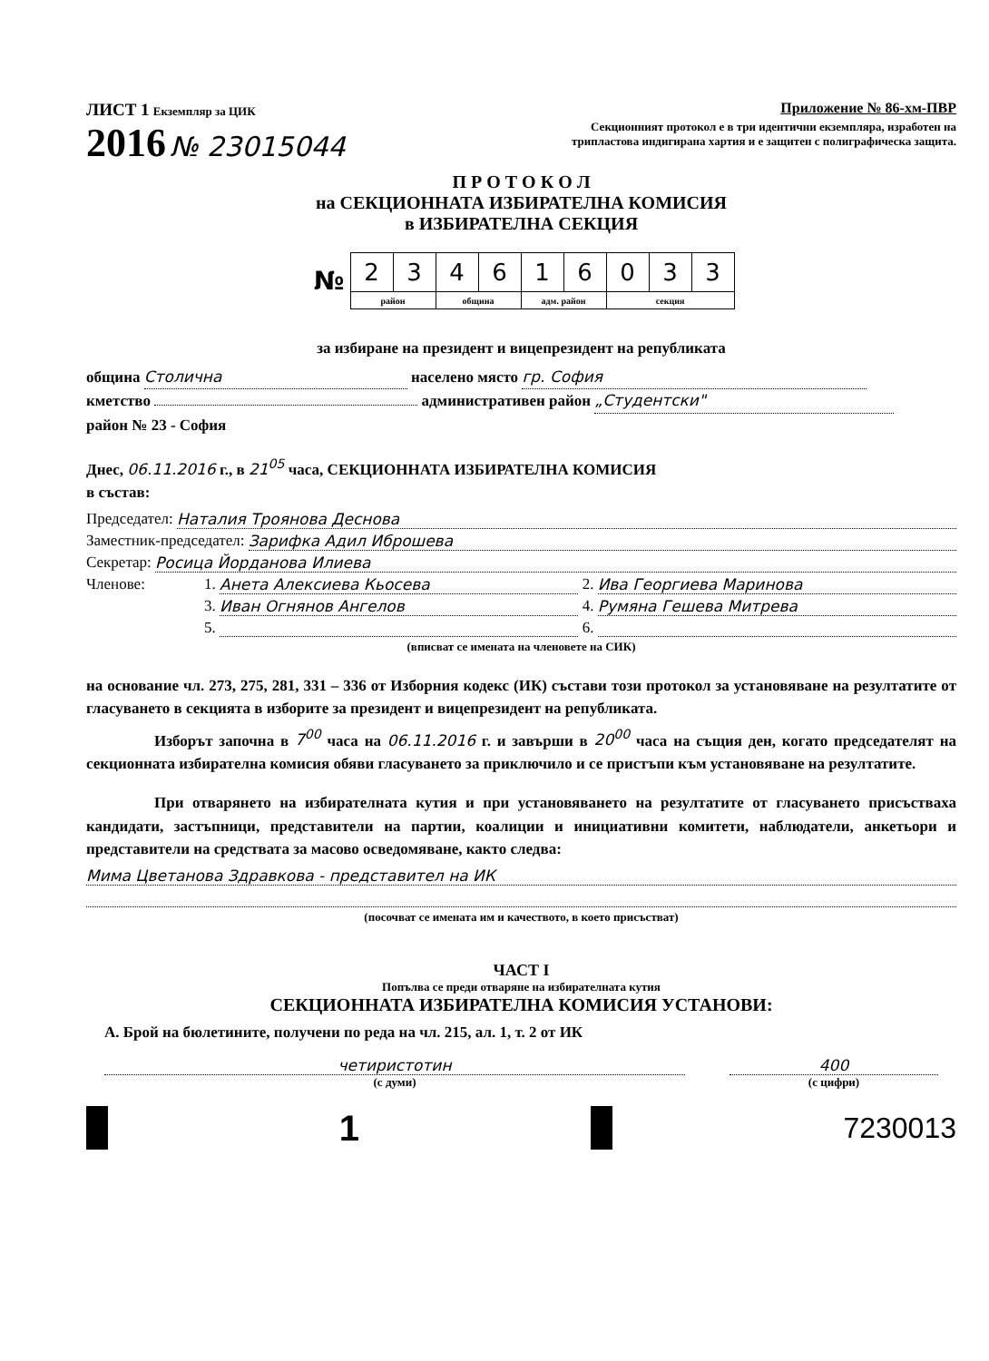ЛИСТ 1 Екземпляр за ЦИК
Приложение № 86-хм-ПВР
2016 № 23015044
Секционният протокол е в три идентични екземпляра, изработен на трипластова индигирана хартия и е защитен с полиграфическа защита.
П Р О Т О К О Л
на СЕКЦИОННАТА ИЗБИРАТЕЛНА КОМИСИЯ
в ИЗБИРАТЕЛНА СЕКЦИЯ
| № | 2 | 3 | 4 | 6 | 1 | 6 | 0 | 3 | 3 |
| | район | | община | | адм. район | | секция | | |
за избиране на президент и вицепрезидент на републиката
община Столична населено място гр. София
кметство административен район „Студентски"
район № 23 - София
Днес, 06.11.2016 г., в 21<sup>05</sup> часа, СЕКЦИОННАТА ИЗБИРАТЕЛНА КОМИСИЯ
в състав:
Председател: Наталия Трояновa Деснова
Заместник-председател: Зарифка Адил Иброшева
Секретар: Росица Йорданова Илиева
Членове: 1. Анета Алексиева Кьосева 2. Ива Георгиева Маринова
3. Иван Огнянов Ангелов 4. Румяна Гешева Митрева
5. 6.
(вписват се имената на членовете на СИК)
на основание чл. 273, 275, 281, 331 – 336 от Изборния кодекс (ИК) състави този протокол за установяване на резултатите от гласуването в секцията в изборите за президент и вицепрезидент на републиката.
Изборът започна в 7<sup>00</sup> часа на 06.11.2016 г. и завърши в 20<sup>00</sup> часа на същия ден, когато председателят на секционната избирателна комисия обяви гласуването за приключило и се пристъпи към установяване на резултатите.
При отварянето на избирателната кутия и при установяването на резултатите от гласуването присъстваха кандидати, застъпници, представители на партии, коалиции и инициативни комитети, наблюдатели, анкетьори и представители на средствата за масово осведомяване, както следва:
Мима Цветанова Здравкова - представител на ИК
(посочват се имената им и качеството, в което присъстват)
ЧАСТ I
Попълва се преди отваряне на избирателната кутия
СЕКЦИОННАТА ИЗБИРАТЕЛНА КОМИСИЯ УСТАНОВИ:
А. Брой на бюлетините, получени по реда на чл. 215, ал. 1, т. 2 от ИК
четиристотин
(с думи)
400
(с цифри)
1
7230013